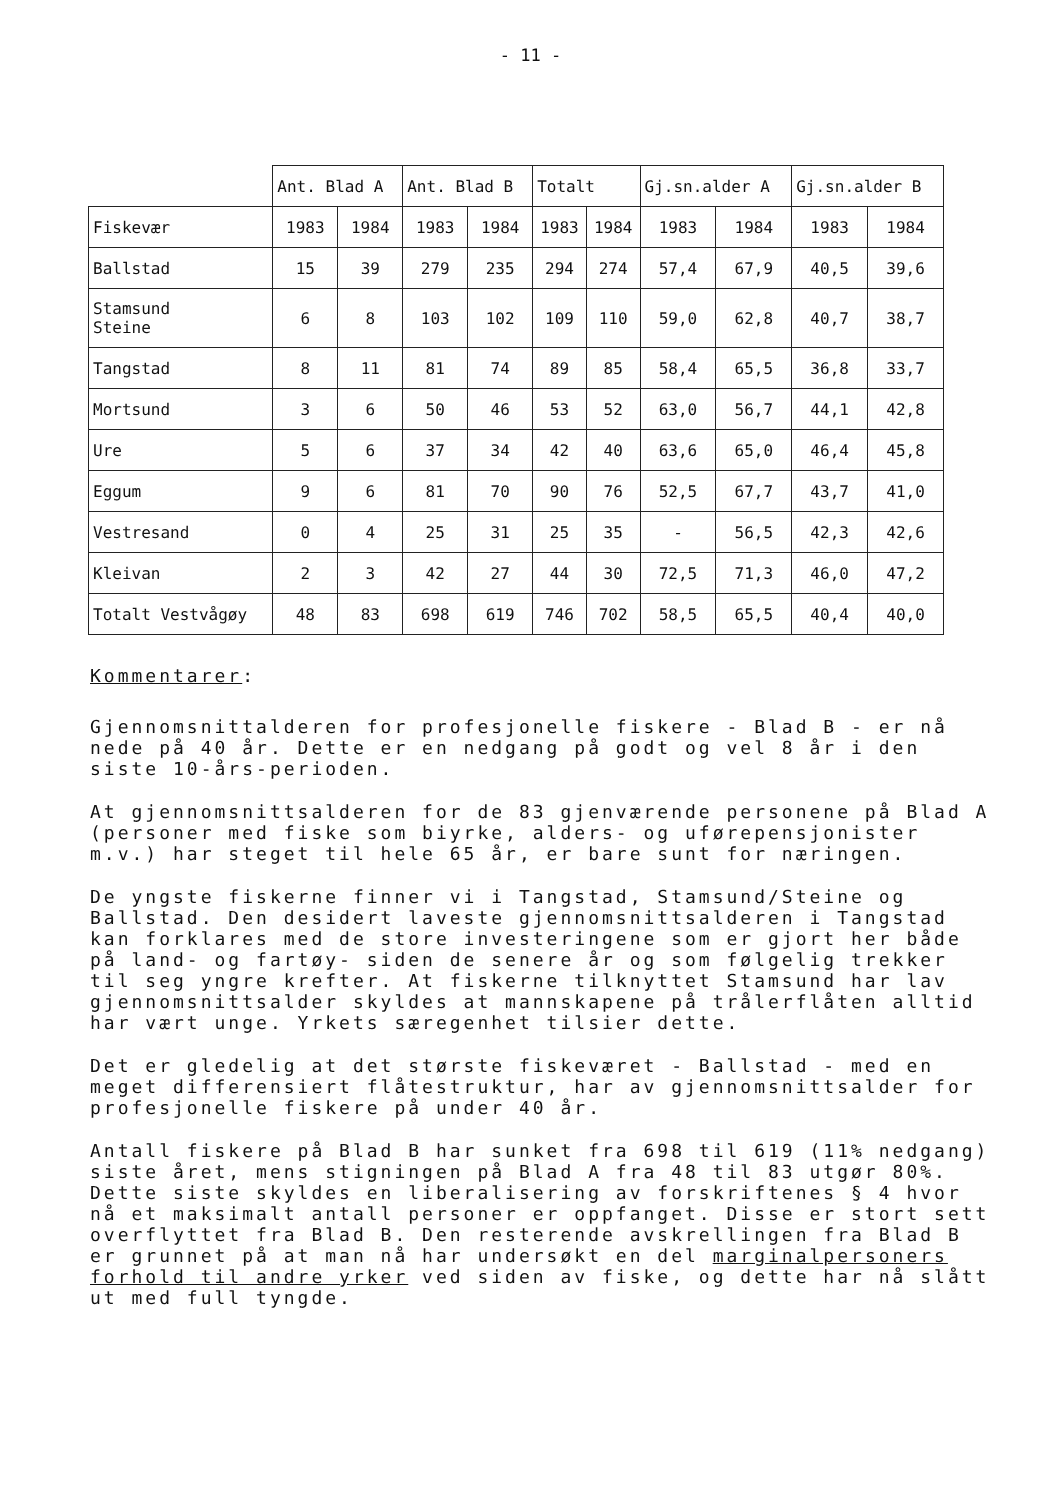- 11 -
| | Ant. Blad A | | Ant. Blad B | | Totalt | | Gj.sn.alder A | | Gj.sn.alder B | |
| --- | --- | --- | --- | --- | --- | --- | --- | --- | --- | --- |
| Fiskevær | 1983 | 1984 | 1983 | 1984 | 1983 | 1984 | 1983 | 1984 | 1983 | 1984 |
| Ballstad | 15 | 39 | 279 | 235 | 294 | 274 | 57,4 | 67,9 | 40,5 | 39,6 |
| Stamsund Steine | 6 | 8 | 103 | 102 | 109 | 110 | 59,0 | 62,8 | 40,7 | 38,7 |
| Tangstad | 8 | 11 | 81 | 74 | 89 | 85 | 58,4 | 65,5 | 36,8 | 33,7 |
| Mortsund | 3 | 6 | 50 | 46 | 53 | 52 | 63,0 | 56,7 | 44,1 | 42,8 |
| Ure | 5 | 6 | 37 | 34 | 42 | 40 | 63,6 | 65,0 | 46,4 | 45,8 |
| Eggum | 9 | 6 | 81 | 70 | 90 | 76 | 52,5 | 67,7 | 43,7 | 41,0 |
| Vestresand | 0 | 4 | 25 | 31 | 25 | 35 | - | 56,5 | 42,3 | 42,6 |
| Kleivan | 2 | 3 | 42 | 27 | 44 | 30 | 72,5 | 71,3 | 46,0 | 47,2 |
| Totalt Vestvågøy | 48 | 83 | 698 | 619 | 746 | 702 | 58,5 | 65,5 | 40,4 | 40,0 |
Kommentarer:
Gjennomsnittalderen for profesjonelle fiskere - Blad B - er nå nede på 40 år. Dette er en nedgang på godt og vel 8 år i den siste 10-års-perioden.
At gjennomsnittsalderen for de 83 gjenværende personene på Blad A (personer med fiske som biyrke, alders- og uførepensjonister m.v.) har steget til hele 65 år, er bare sunt for næringen.
De yngste fiskerne finner vi i Tangstad, Stamsund/Steine og Ballstad. Den desidert laveste gjennomsnittsalderen i Tangstad kan forklares med de store investeringene som er gjort her både på land- og fartøy- siden de senere år og som følgelig trekker til seg yngre krefter. At fiskerne tilknyttet Stamsund har lav gjennomsnittsalder skyldes at mannskapene på trålerflåten alltid har vært unge. Yrkets særegenhet tilsier dette.
Det er gledelig at det største fiskeværet - Ballstad - med en meget differensiert flåtestruktur, har av gjennomsnittsalder for profesjonelle fiskere på under 40 år.
Antall fiskere på Blad B har sunket fra 698 til 619 (11% nedgang) siste året, mens stigningen på Blad A fra 48 til 83 utgør 80%. Dette siste skyldes en liberalisering av forskriftenes § 4 hvor nå et maksimalt antall personer er oppfanget. Disse er stort sett overflyttet fra Blad B. Den resterende avskrellingen fra Blad B er grunnet på at man nå har undersøkt en del marginalpersoners forhold til andre yrker ved siden av fiske, og dette har nå slått ut med full tyngde.